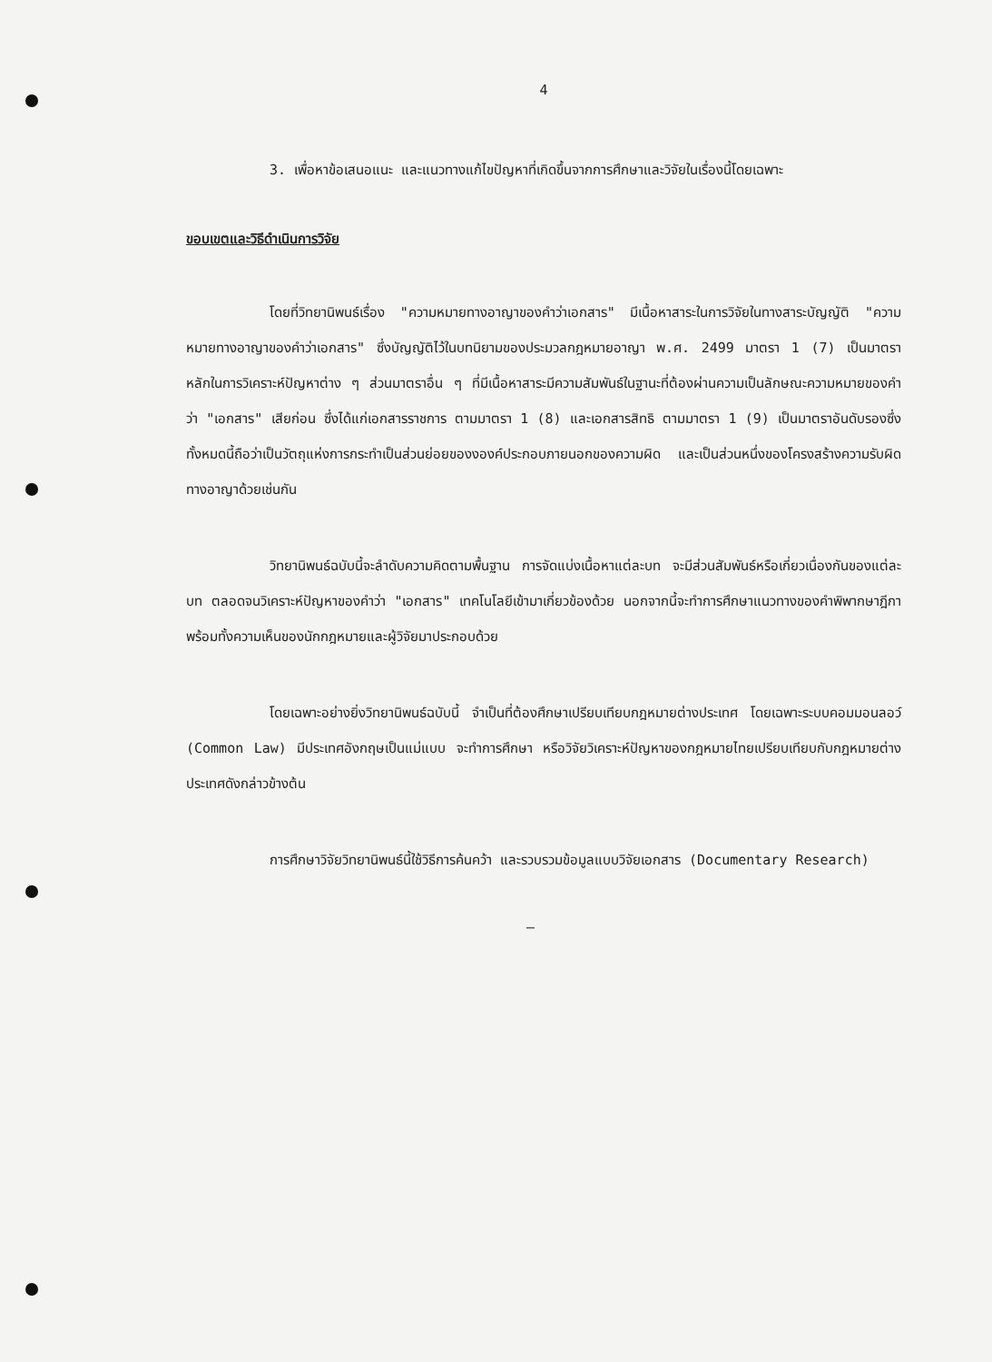4
3. เพื่อหาข้อเสนอแนะ และแนวทางแก้ไขปัญหาที่เกิดขึ้นจากการศึกษาและวิจัยในเรื่องนี้โดยเฉพาะ
ขอบเขตและวิธีดำเนินการวิจัย
โดยที่วิทยานิพนธ์เรื่อง "ความหมายทางอาญาของคำว่าเอกสาร" มีเนื้อหาสาระในการวิจัยในทางสาระบัญญัติ "ความหมายทางอาญาของคำว่าเอกสาร" ซึ่งบัญญัติไว้ในบทนิยามของประมวลกฎหมายอาญา พ.ศ. 2499 มาตรา 1 (7) เป็นมาตราหลักในการวิเคราะห์ปัญหาต่าง ๆ ส่วนมาตราอื่น ๆ ที่มีเนื้อหาสาระมีความสัมพันธ์ในฐานะที่ต้องผ่านความเป็นลักษณะความหมายของคำว่า "เอกสาร" เสียก่อน ซึ่งได้แก่เอกสารราชการ ตามมาตรา 1 (8) และเอกสารสิทธิ ตามมาตรา 1 (9) เป็นมาตราอันดับรองซึ่งทั้งหมดนี้ถือว่าเป็นวัตถุแห่งการกระทำเป็นส่วนย่อยของงองค์ประกอบภายนอกของความผิด และเป็นส่วนหนึ่งของโครงสร้างความรับผิดทางอาญาด้วยเช่นกัน
วิทยานิพนธ์ฉบับนี้จะลำดับความคิดตามพื้นฐาน การจัดแบ่งเนื้อหาแต่ละบท จะมีส่วนสัมพันธ์หรือเกี่ยวเนื่องกันของแต่ละบท ตลอดจนวิเคราะห์ปัญหาของคำว่า "เอกสาร" เทคโนโลยีเข้ามาเกี่ยวข้องด้วย นอกจากนี้จะทำการศึกษาแนวทางของคำพิพากษาฎีกา พร้อมทั้งความเห็นของนักกฎหมายและผู้วิจัยมาประกอบด้วย
โดยเฉพาะอย่างยิ่งวิทยานิพนธ์ฉบับนี้ จำเป็นที่ต้องศึกษาเปรียบเทียบกฎหมายต่างประเทศ โดยเฉพาะระบบคอมมอนลอว์ (Common Law) มีประเทศอังกฤษเป็นแม่แบบ จะทำการศึกษา หรือวิจัยวิเคราะห์ปัญหาของกฎหมายไทยเปรียบเทียบกับกฎหมายต่างประเทศดังกล่าวข้างต้น
การศึกษาวิจัยวิทยานิพนธ์นี้ใช้วิธีการค้นคว้า และรวบรวมข้อมูลแบบวิจัยเอกสาร (Documentary Research)
—